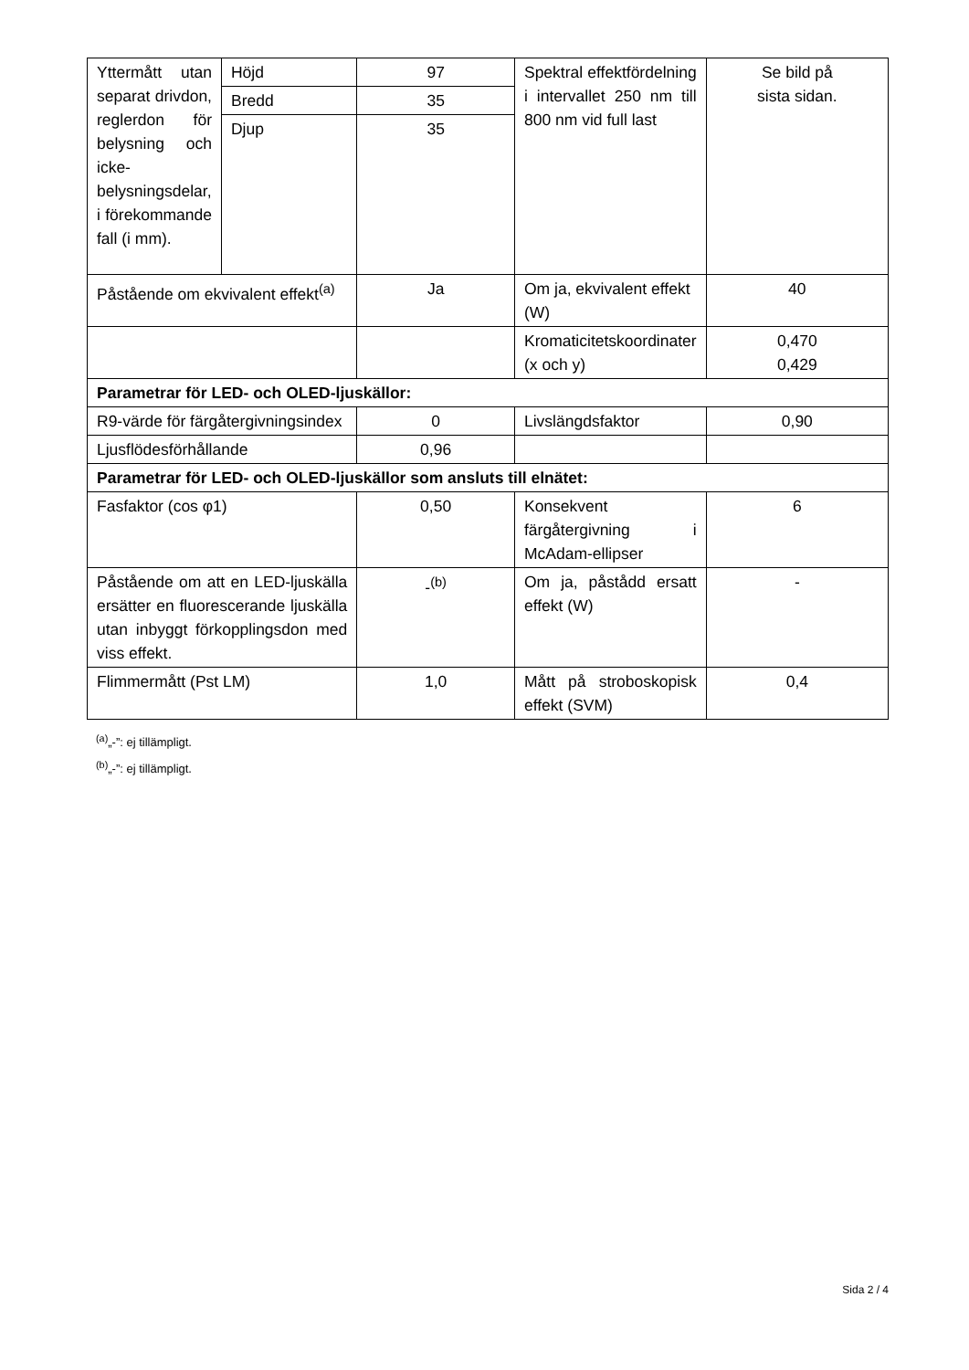| Yttermått utan separat drivdon, reglerdon för belysning och icke-belysningsdelar, i förekommande fall (i mm). | Höjd | 97 | Spektral effektfördelning i intervallet 250 nm till 800 nm vid full last | Se bild på sista sidan. |
| | Bredd | 35 | | |
| | Djup | 35 | | |
| Påstående om ekvivalent effekt<sup>(a)</sup> | | Ja | Om ja, ekvivalent effekt (W) | 40 |
| | | | Kromaticitetskoordinater (x och y) | 0,470 0,429 |
| Parametrar för LED- och OLED-ljuskällor: | | | | |
| R9-värde för färgåtergivningsindex | | 0 | Livslängdsfaktor | 0,90 |
| Ljusflödesförhållande | | 0,96 | | |
| Parametrar för LED- och OLED-ljuskällor som ansluts till elnätet: | | | | |
| Fasfaktor (cos φ1) | | 0,50 | Konsekvent färgåtergivning i McAdam-ellipser | 6 |
| Påstående om att en LED-ljuskälla ersätter en fluorescerande ljuskälla utan inbyggt förkopplingsdon med viss effekt. | | -<sup>(b)</sup> | Om ja, påstådd ersatt effekt (W) | - |
| Flimmermått (Pst LM) | | 1,0 | Mått på stroboskopisk effekt (SVM) | 0,4 |
<sup>(a)</sup>„-”: ej tillämpligt.
<sup>(b)</sup>„-”: ej tillämpligt.
Sida 2 / 4